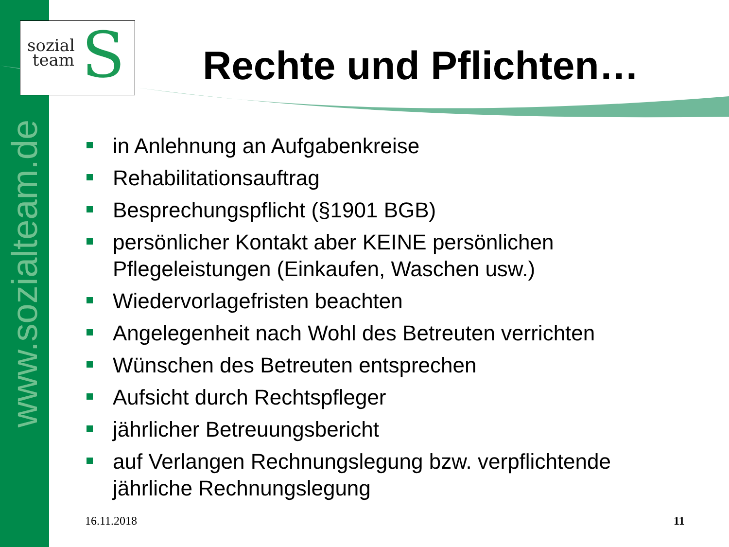www.sozialteam.de
S
sozial
team
Rechte und Pflichten…
in Anlehnung an Aufgabenkreise
Rehabilitationsauftrag
Besprechungspflicht (§1901 BGB)
persönlicher Kontakt aber KEINE persönlichen Pflegeleistungen (Einkaufen, Waschen usw.)
Wiedervorlagefristen beachten
Angelegenheit nach Wohl des Betreuten verrichten
Wünschen des Betreuten entsprechen
Aufsicht durch Rechtspfleger
jährlicher Betreuungsbericht
auf Verlangen Rechnungslegung bzw. verpflichtende jährliche Rechnungslegung
16.11.2018 11